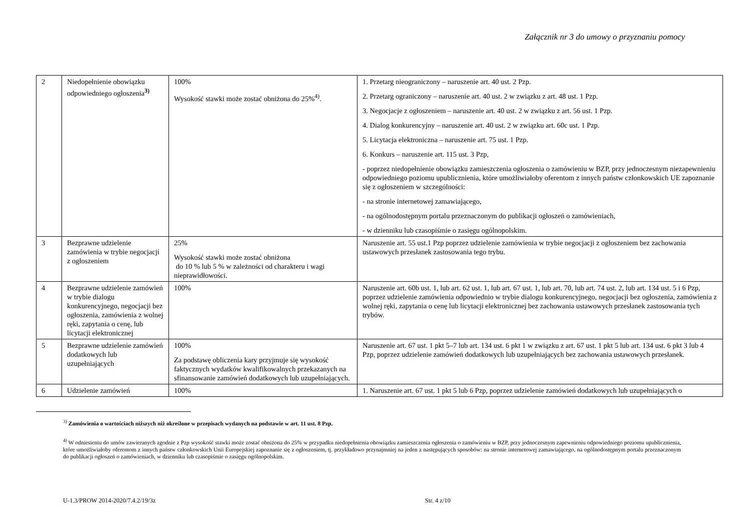Załącznik nr 3 do umowy o przyznaniu pomocy
| 2 | Niedopełnienie obowiązku odpowiedniego ogłoszenia<sup>3)</sup> | 100% Wysokość stawki może zostać obniżona do 25%<sup>4)</sup>. | 1. Przetarg nieograniczony – naruszenie art. 40 ust. 2 Pzp. 2. Przetarg ograniczony – naruszenie art. 40 ust. 2 w związku z art. 48 ust. 1 Pzp. 3. Negocjacje z ogłoszeniem – naruszenie art. 40 ust. 2 w związku z art. 56 ust. 1 Pzp. 4. Dialog konkurencyjny – naruszenie art. 40 ust. 2 w związku art. 60c ust. 1 Pzp. 5. Licytacja elektroniczna – naruszenie art. 75 ust. 1 Pzp. 6. Konkurs – naruszenie art. 115 ust. 3 Pzp, - poprzez niedopełnienie obowiązku zamieszczenia ogłoszenia o zamówieniu w BZP, przy jednoczesnym niezapewnieniu odpowiedniego poziomu upublicznienia, które umożliwiałoby oferentom z innych państw członkowskich UE zapoznanie się z ogłoszeniem w szczególności: - na stronie internetowej zamawiającego, - na ogólnodostępnym portalu przeznaczonym do publikacji ogłoszeń o zamówieniach, - w dzienniku lub czasopiśmie o zasięgu ogólnopolskim. |
| 3 | Bezprawne udzielenie zamówienia w trybie negocjacji z ogłoszeniem | 25% Wysokość stawki może zostać obniżona do 10 % lub 5 % w zależności od charakteru i wagi nieprawidłowości. | Naruszenie art. 55 ust.1 Pzp poprzez udzielenie zamówienia w trybie negocjacji z ogłoszeniem bez zachowania ustawowych przesłanek zastosowania tego trybu. |
| 4 | Bezprawne udzielenie zamówień w trybie dialogu konkurencyjnego, negocjacji bez ogłoszenia, zamówienia z wolnej ręki, zapytania o cenę, lub licytacji elektronicznej | 100% | Naruszenie art. 60b ust. 1, lub art. 62 ust. 1, lub art. 67 ust. 1, lub art. 70, lub art. 74 ust. 2, lub art. 134 ust. 5 i 6 Pzp, poprzez udzielenie zamówienia odpowiednio w trybie dialogu konkurencyjnego, negocjacji bez ogłoszenia, zamówienia z wolnej ręki, zapytania o cenę lub licytacji elektronicznej bez zachowania ustawowych przesłanek zastosowania tych trybów. |
| 5 | Bezprawne udzielenie zamówień dodatkowych lub uzupełniających | 100% Za podstawę obliczenia kary przyjmuje się wysokość faktycznych wydatków kwalifikowalnych przekazanych na sfinansowanie zamówień dodatkowych lub uzupełniających. | Naruszenie art. 67 ust. 1 pkt 5–7 lub art. 134 ust. 6 pkt 1 w związku z art. 67 ust. 1 pkt 5 lub art. 134 ust. 6 pkt 3 lub 4 Pzp, poprzez udzielenie zamówień dodatkowych lub uzupełniających bez zachowania ustawowych przesłanek. |
| 6 | Udzielenie zamówień | 100% | 1. Naruszenie art. 67 ust. 1 pkt 5 lub 6 Pzp, poprzez udzielenie zamówień dodatkowych lub uzupełniających o |
<sup>3)</sup> Zamówienia o wartościach niższych niż określone w przepisach wydanych na podstawie w art. 11 ust. 8 Pzp.
<sup>4)</sup> W odniesieniu do umów zawieranych zgodnie z Pzp wysokość stawki może zostać obniżona do 25% w przypadku niedopełnienia obowiązku zamieszczenia ogłoszenia o zamówieniu w BZP, przy jednoczesnym zapewnieniu odpowiedniego poziomu upublicznienia, które umożliwiałoby oferentom z innych państw członkowskich Unii Europejskiej zapoznanie się z ogłoszeniem, tj. przykładowo przynajmniej na jeden z następujących sposobów: na stronie internetowej zamawiającego, na ogólnodostępnym portalu przeznaczonym do publikacji ogłoszeń o zamówieniach, w dzienniku lub czasopiśmie o zasięgu ogólnopolskim.
U-1.3/PROW 2014-2020/7.4.2/19/3z Str. 4 z/10